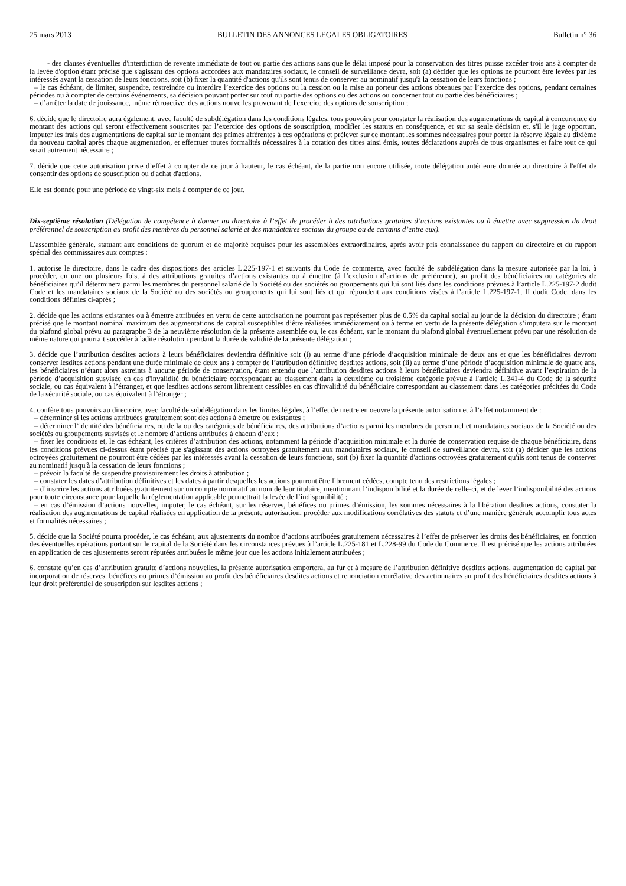25 mars 2013 BULLETIN DES ANNONCES LEGALES OBLIGATOIRES Bulletin n° 36
- des clauses éventuelles d'interdiction de revente immédiate de tout ou partie des actions sans que le délai imposé pour la conservation des titres puisse excéder trois ans à compter de la levée d'option étant précisé que s'agissant des options accordées aux mandataires sociaux, le conseil de surveillance devra, soit (a) décider que les options ne pourront être levées par les intéressés avant la cessation de leurs fonctions, soit (b) fixer la quantité d'actions qu'ils sont tenus de conserver au nominatif jusqu'à la cessation de leurs fonctions ;
– le cas échéant, de limiter, suspendre, restreindre ou interdire l’exercice des options ou la cession ou la mise au porteur des actions obtenues par l’exercice des options, pendant certaines périodes ou à compter de certains événements, sa décision pouvant porter sur tout ou partie des options ou des actions ou concerner tout ou partie des bénéficiaires ;
– d’arrêter la date de jouissance, même rétroactive, des actions nouvelles provenant de l'exercice des options de souscription ;
6. décide que le directoire aura également, avec faculté de subdélégation dans les conditions légales, tous pouvoirs pour constater la réalisation des augmentations de capital à concurrence du montant des actions qui seront effectivement souscrites par l’exercice des options de souscription, modifier les statuts en conséquence, et sur sa seule décision et, s'il le juge opportun, imputer les frais des augmentations de capital sur le montant des primes afférentes à ces opérations et prélever sur ce montant les sommes nécessaires pour porter la réserve légale au dixième du nouveau capital après chaque augmentation, et effectuer toutes formalités nécessaires à la cotation des titres ainsi émis, toutes déclarations auprès de tous organismes et faire tout ce qui serait autrement nécessaire ;
7. décide que cette autorisation prive d’effet à compter de ce jour à hauteur, le cas échéant, de la partie non encore utilisée, toute délégation antérieure donnée au directoire à l'effet de consentir des options de souscription ou d'achat d'actions.
Elle est donnée pour une période de vingt-six mois à compter de ce jour.
Dix-septième résolution (Délégation de compétence à donner au directoire à l’effet de procéder à des attributions gratuites d’actions existantes ou à émettre avec suppression du droit préférentiel de souscription au profit des membres du personnel salarié et des mandataires sociaux du groupe ou de certains d’entre eux).
L'assemblée générale, statuant aux conditions de quorum et de majorité requises pour les assemblées extraordinaires, après avoir pris connaissance du rapport du directoire et du rapport spécial des commissaires aux comptes :
1. autorise le directoire, dans le cadre des dispositions des articles L.225-197-1 et suivants du Code de commerce, avec faculté de subdélégation dans la mesure autorisée par la loi, à procéder, en une ou plusieurs fois, à des attributions gratuites d’actions existantes ou à émettre (à l’exclusion d’actions de préférence), au profit des bénéficiaires ou catégories de bénéficiaires qu’il déterminera parmi les membres du personnel salarié de la Société ou des sociétés ou groupements qui lui sont liés dans les conditions prévues à l’article L.225-197-2 dudit Code et les mandataires sociaux de la Société ou des sociétés ou groupements qui lui sont liés et qui répondent aux conditions visées à l’article L.225-197-1, II dudit Code, dans les conditions définies ci-après ;
2. décide que les actions existantes ou à émettre attribuées en vertu de cette autorisation ne pourront pas représenter plus de 0,5% du capital social au jour de la décision du directoire ; étant précisé que le montant nominal maximum des augmentations de capital susceptibles d’être réalisées immédiatement ou à terme en vertu de la présente délégation s’imputera sur le montant du plafond global prévu au paragraphe 3 de la neuvième résolution de la présente assemblée ou, le cas échéant, sur le montant du plafond global éventuellement prévu par une résolution de même nature qui pourrait succéder à ladite résolution pendant la durée de validité de la présente délégation ;
3. décide que l’attribution desdites actions à leurs bénéficiaires deviendra définitive soit (i) au terme d’une période d’acquisition minimale de deux ans et que les bénéficiaires devront conserver lesdites actions pendant une durée minimale de deux ans à compter de l’attribution définitive desdites actions, soit (ii) au terme d’une période d’acquisition minimale de quatre ans, les bénéficiaires n’étant alors astreints à aucune période de conservation, étant entendu que l’attribution desdites actions à leurs bénéficiaires deviendra définitive avant l’expiration de la période d’acquisition susvisée en cas d'invalidité du bénéficiaire correspondant au classement dans la deuxième ou troisième catégorie prévue à l'article L.341-4 du Code de la sécurité sociale, ou cas équivalent à l’étranger, et que lesdites actions seront librement cessibles en cas d'invalidité du bénéficiaire correspondant au classement dans les catégories précitées du Code de la sécurité sociale, ou cas équivalent à l’étranger ;
4. confère tous pouvoirs au directoire, avec faculté de subdélégation dans les limites légales, à l’effet de mettre en oeuvre la présente autorisation et à l’effet notamment de :
– déterminer si les actions attribuées gratuitement sont des actions à émettre ou existantes ;
– déterminer l’identité des bénéficiaires, ou de la ou des catégories de bénéficiaires, des attributions d’actions parmi les membres du personnel et mandataires sociaux de la Société ou des sociétés ou groupements susvisés et le nombre d’actions attribuées à chacun d’eux ;
– fixer les conditions et, le cas échéant, les critères d’attribution des actions, notamment la période d’acquisition minimale et la durée de conservation requise de chaque bénéficiaire, dans les conditions prévues ci-dessus étant précisé que s'agissant des actions octroyées gratuitement aux mandataires sociaux, le conseil de surveillance devra, soit (a) décider que les actions octroyées gratuitement ne pourront être cédées par les intéressés avant la cessation de leurs fonctions, soit (b) fixer la quantité d'actions octroyées gratuitement qu'ils sont tenus de conserver au nominatif jusqu'à la cessation de leurs fonctions ;
– prévoir la faculté de suspendre provisoirement les droits à attribution ;
– constater les dates d’attribution définitives et les dates à partir desquelles les actions pourront être librement cédées, compte tenu des restrictions légales ;
– d’inscrire les actions attribuées gratuitement sur un compte nominatif au nom de leur titulaire, mentionnant l’indisponibilité et la durée de celle-ci, et de lever l’indisponibilité des actions pour toute circonstance pour laquelle la réglementation applicable permettrait la levée de l’indisponibilité ;
– en cas d’émission d’actions nouvelles, imputer, le cas échéant, sur les réserves, bénéfices ou primes d’émission, les sommes nécessaires à la libération desdites actions, constater la réalisation des augmentations de capital réalisées en application de la présente autorisation, procéder aux modifications corrélatives des statuts et d’une manière générale accomplir tous actes et formalités nécessaires ;
5. décide que la Société pourra procéder, le cas échéant, aux ajustements du nombre d’actions attribuées gratuitement nécessaires à l’effet de préserver les droits des bénéficiaires, en fonction des éventuelles opérations portant sur le capital de la Société dans les circonstances prévues à l’article L.225-181 et L.228-99 du Code du Commerce. Il est précisé que les actions attribuées en application de ces ajustements seront réputées attribuées le même jour que les actions initialement attribuées ;
6. constate qu’en cas d’attribution gratuite d’actions nouvelles, la présente autorisation emportera, au fur et à mesure de l’attribution définitive desdites actions, augmentation de capital par incorporation de réserves, bénéfices ou primes d’émission au profit des bénéficiaires desdites actions et renonciation corrélative des actionnaires au profit des bénéficiaires desdites actions à leur droit préférentiel de souscription sur lesdites actions ;